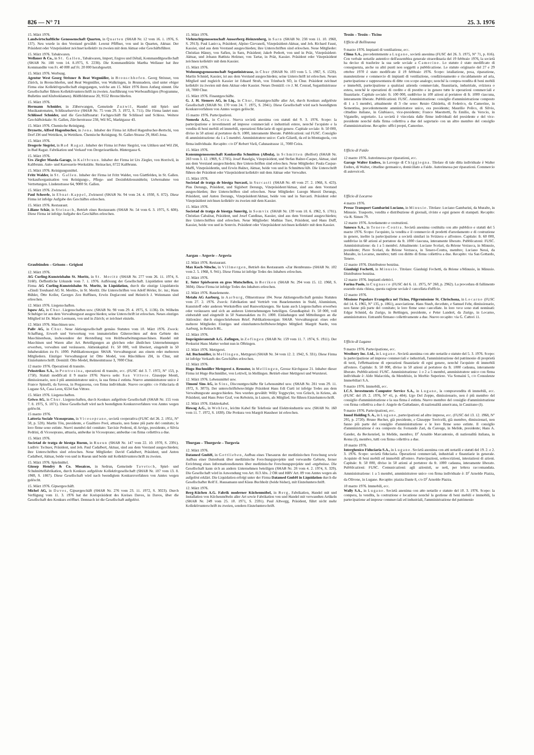826 — N° 71 25. 3. 1976
15. März 1976.
Landwirtschaftliche Genossenschaft Quarten, in Quarten (SHAB Nr. 12 vom 16. 1. 1976, S. 137). Neu wurde in den Vorstand gewählt: Lorenz Pfiffner, von und in Quarten, Aktuar. Der Präsident oder Vizepräsident zeichnet kollektiv zu zweien mit dem Aktuar oder Geschäftsführer.
15. März 1976. Tabakwaren.
Wellauer & Co., in St. Gallen, Tabakwaren, Import, Engros und Détail, Kommanditgesellschaft (SHAB Nr. 188 vom 14. 8.1975, S. 2238). Die Kommanditärin Martha Wellauer hat ihre Kommandite von Fr. 40 000 auf Fr. 20 000 herabgesetzt.
15. März 1976. Werbung.
Agentur West Georg Strixner & Beat Wegmüller, in Bronschhofen. Georg Strixner, von Zürich, in Bronschhofen, und Beat Wegmüller, von Walkringen, in Brunnadern, sind unter obiger Firma eine Kollektivgesellschaft eingegangen, welche am 15. März 1976 ihren Anfang nimmt. Die Gesellschafter führen Kollektivunterschrift zu zweien. Ausführung von Werbeaufträgen (Programme, Bulletins und Klubreklamen). Bildfeldstrasse 20, 9552 Bronschhofen.
15. März 1976.
Hermann Schnider, in Züberwangen, Gemeinde Zuzwil, Handel mit Spiel- und Musikautomaten, Schlüsselservice (SHAB Nr. 75 vom 29. 3. 1972, S. 711). Die Firma lautet nun: Schlüssel Schnider, und die Geschäftsnatur: Fachgeschäft für Schlüssel und Schloss. Weitere Geschäftslokale: St. Gallen, Zürcherstrasse 238, Wil SG, Marktgasse 43.
15. März 1976. Chemische Reinigung.
Drynette, Alfred Hagenbucher, in Jona. Inhaber der Firma ist Alfred Hagenbucher-Bertschi, von Dorf ZH und Wetzikon, in Wetzikon. Chemische Reinigung. St. Galler-Strasse 29, 8645 Jona.
15. März 1976.
Drogerie Siegrist, in Bad Ragaz. Inhaber der Firma ist Peter Siegrist, von Uitikon und Wil ZH, in Bad Ragaz. Fabrikation und Verkauf von Drogerieartikeln. Hintergasse 6.
15. März 1976.
Urs Ziegler Mazda-Garage, in Kaltbrunn. Inhaber der Firma ist Urs Ziegler, von Horriwil, in Kaltbrunn. Auto- und Karosserie-Werkstätte. Steinacker, 8722 Kaltbrunn.
15. März 1976. Reinigungsmittel.
Fritz Walder, in St. Gallen. Inhaber der Firma ist Fritz Walder, von Glattfelden, in St. Gallen. Verkaufsorganisation von Reinigungs-, Pflege- und Desinfektionsmitteln; Uebernahme von Vertretungen. Lindenstrasse 64, 9000 St. Gallen.
15. März 1976. Zwirnerei.
Paul Scheerle, in Ebnat-Kappel, Zwirnerei (SHAB Nr. 94 vom 24. 4. 1930, S. 872). Diese Firma ist infolge Aufgabe des Geschäftes erloschen.
15. März 1976. Restaurant.
Liliane Schär, in Steinach, Betrieb eines Restaurants (SHAB Nr. 54 vom 6. 3. 1975, S. 608). Diese Firma ist infolge Aufgabe des Geschäftes erloschen.
Graubünden – Grisons – Grigioni
12. März 1976.
AG Curling-Kunsteisbahn St. Moritz, in St. Moritz (SHAB Nr. 277 vom 26. 11. 1974, S. 3160). Oeffentliche Urkunde vom 7. 1. 1976. Auflösung der Gesellschaft. Liquidation unter der Firma AG Curling-Kunsteisbahn St. Moritz, in Liquidation, durch die einzige Liquidatorin «Zinsli Treuhand AG St. Moritz», in St. Moritz. Die Unterschriften von Adolf Hörler, lic. iur.; Hans Bühler, Otto Koller, Georges Zen Ruffinen, Erwin Degiacomi und Heinrich J. Weinmann sind erloschen.
12. März 1976. Liegenschaften.
Ispow AG, in Chur. Liegenschaften usw. (SHAB Nr. 98 vom 29. 4. 1975, S. 1136). Dr. Wilhelm Schubiger ist aus dem Verwaltungsrat ausgeschieden; seine Unterschrift ist erloschen. Neues einziges Mitglied ist Dr. Mario Leemann, von und in Zürich; er zeichnet einzeln.
12. März 1976. Maschinen usw.
Paliv AG, in Chur. Neue Aktiengesellschaft gemäss Statuten vom 10. März 1976. Zweck: Schaffung, Erwerb und Verwertung von immateriellen Güterrechten auf dem Gebiete des Maschinenbaus, insbesondere der Herstellung von Holzbearbeitungsmaschinen. Handel mit Maschinen und Waren aller Art. Beteiligungen an gleichen oder ähnlichen Unternehmungen erwerben, verwalten und veräussern. Aktienkapital: Fr. 50 000, voll liberiert, eingeteilt in 50 Inhaberaktien zu Fr. 1000. Publikationsorgan: SHAB. Verwaltungsrat: aus einem oder mehreren Mitgliedern. Einziger Verwaltungsrat ist Otto Model, von Rüschlikon ZH, in Chur, mit Einzelunterschrift. Domizil: Otto Model, Belmontstrasse 3, 7000 Chur.
12 marzo 1976. Operazioni di transito.
Pelostrikos S.A., in Pontresina, operazioni di transito, ecc. (FUSC del 3. 7. 1972, N° 153, p. 1750). Statuti modificati il 9 marzo 1976: Nuova sede: San Vittore. Giuseppe Monti, dimissionario, non è più amministratore unico, la sua firma è estinta. Nuovo amministratore unico è Franco Spinelli, da Savosa, in Pregassona, con firma individuale. Nuovo recapito: c/o Fiduciaria di Lugano SA, Casa Leon, 6534 San Vittore.
15. März 1976. Liegenschaften.
Griwo AG, in Chur. Liegenschaften, durch Konkurs aufgelöste Gesellschaft (SHAB Nr. 155 vom 7. 8. 1975, S. 1871). Diese Gesellschaft wird nach beendigtem Konkursverfahren von Amtes wegen gelöscht.
15 marzo 1976.
Latteria Sociale Vicosoprano, in Vicosoprano, società cooperativa (FUSC del 26. 2. 1951, N° 50, p. 528). Martin Tön, presidente, e Gualtiero Pool, attuario, non fanno più parte del comitato; le loro firme sono estinte. Nuovi membri del comitato: Tarcisio Pedroni, di Arvigo, presidente, e Silvia Pedrini, di Vicosoprano, attuaria, ambedue in Vicosoprano; ambedue con firma collettiva a due.
15. März 1976.
Societad de tratga de biestga Rueun, in Rueun (SHAB Nr. 147 vom 22. 10. 1970, S. 2391). Ludivic Tschuor, Präsident, und Joh. Paul Cadalbert, Aktuar, sind aus dem Vorstand ausgeschieden; ihre Unterschriften sind erloschen. Neue Mitglieder: David Cadalbert, Präsident, und Anton Cadalbert, Aktuar, beide von und in Rueun und beide mit Kollektivunterschrift zu zweien.
15. März 1976. Spielmittel.
Giusep Hendry & Co. Mosaicos, in Sedrun, Gemeinde Tavetsch, Spiel- und Schulmittelfabrikation, durch Konkurs aufgelöste Kollektivgesellschaft (SHAB Nr. 187 vom 13. 8. 1969, S. 1867). Diese Gesellschaft wird nach beendigtem Konkursverfahren von Amtes wegen gelöscht.
15. März 1976. Gipsergeschäft.
Michel AG, in Davos, Gipsergeschäft (SHAB Nr. 276 vom 23. 11. 1972, S. 3023). Durch Verfügung vom 11. 3. 1976 hat der Kreispräsident des Kreises Davos, in Davos, über die Gesellschaft den Konkurs eröffnet. Demnach ist die Gesellschaft aufgelöst.
15. März 1976.
Viehzuchtgenossenschaft Ausserberg-Heinzenberg, in Sarn (SHAB Nr. 238 vom 11. 10. 1960, S. 2913). Paul Lanicca, Präsident; Alpino Giovanoli, Vizepräsident-Aktuar, und Joh. Richard Faust, Kassier, sind aus dem Vorstand ausgeschieden; ihre Unterschriften sind erloschen. Neue Mitglieder: Christian Hänny, von Safien, in Sarn, Präsident; Jakob Pedrett, von und in Präz, Vizepräsident-Aktuar, und Johann Battista Holzner, von Tartar, in Präz, Kassier. Präsident oder Vizepräsident zeichnen kollektiv mit dem Kassier.
15. März 1976.
Wohnungsgenossenschaft Segantinistrasse, in Chur (SHAB Nr. 103 vom 5. 5. 1967, S. 1528). Martin Schmid, Kassier, ist aus dem Vorstand ausgeschieden; seine Unterschrift ist erloschen. Neues Mitglied und zugleich Kassier ist Eduard Strub, von Trimbach SO, in Chur. Präsident zeichnet kollektiv zu zweien mit dem Aktuar oder Kassier. Neues Domizil: c/o J. M. Conrad, Segantinistrasse 18, 7000 Chur.
15. März 1976. Finanzgeschäfte.
G. J. H. Siemers AG, in Liq., in Chur, Finanzgeschäfte aller Art, durch Konkurs aufgelöste Gesellschaft (SHAB Nr. 170 vom 24. 7. 1975, S. 2041). Diese Gesellschaft wird nach beendigtem Konkursverfahren von Amtes wegen gelöscht.
15 marzo 1976. Partecipazioni.
Nomeda A.G., in Coira. Nuova società anonima con statuti del 9. 3. 1976. Scopo: la partecipazione e investimenti ad imprese commerciali e industriali estere, nonché l'acquisto e la vendita di beni mobili ed immobili, operazioni fiduciarie di ogni genere. Capitale sociale: fr. 50 000, diviso in 50 azioni al portatore da fr. 1000, interamente liberate. Pubblicazioni: sul FUSC. Consiglio di amministrazione: da 1 a 5 membri. Amministratore unico: Carlo Gilardi, da ed in Montagnola, con firma individuale. Recapito: c/o D<sup>r</sup> Robert Vieli, Calunastrasse 11, 7000 Coira.
15. März 1976.
Konsumgenossenschaft Konkordia Schmitten (Albula), in Schmitten (Belfort) (SHAB Nr. 283 vom 3. 12. 1969, S. 2785). Josef Baselgia, Vizepräsident, und Stefan Balzer-Casper, Aktuar, sind aus dem Vorstand ausgeschieden; ihre Unterschriften sind erloschen. Neue Mitglieder: Paula Caspar-Maffi, Vizepräsidentin, und Erwin Balzer, Aktuar, beide von und in Schmitten/Alb. Die Unterschrift führen der Präsident oder Vizepräsident kollektiv mit dem Aktuar oder Verwalter.
15. März 1976.
Societad de tratga de biestga Surcasti, in Surcasti (SHAB Nr. 48 vom 27. 2. 1968, S. 423). Pius Derungs, Präsident, und Sigisbert Derungs, Vizepräsident/Aktuar, sind aus dem Vorstand ausgeschieden; ihre Unterschriften sind erloschen. Neue Mitglieder: Luregn Murezi Derungs, Präsident, und Anton Derungs, Vizepräsident/Aktuar, beide von und in Surcasti. Präsident oder Vizepräsident zeichnen kollektiv zu zweien mit dem Kassier.
15. März 1976.
Societad de tratga de biestga Sumvitg, in Somvix (SHAB Nr. 139 vom 18. 6. 1962, S. 1781). Christian Cabalzar, Präsident, und Josef Candinas, Kassier, sind aus dem Vorstand ausgeschieden; ihre Unterschriften sind erloschen. Neue Mitglieder: Mathias Tuor, Präsident, und Hans Duff, Kassier, beide von und in Somvix. Präsident oder Vizepräsident zeichnen kollektiv mit dem Kassier.
Aargau – Argovie – Argovia
12. März 1976. Restaurant.
Max Koch-Nitsche, in Villmergen, Betrieb des Restaurants «Zur Hembrunn» (SHAB Nr. 102 vom 2. 5. 1968, S. 941). Diese Firma ist infolge Todes des Inhabers erloschen.
12. März 1976.
E. Suter Spielwaren en gros Mutschellen, in Berikon (SHAB Nr. 294 vom 15. 12. 1960, S. 3604). Diese Firma ist infolge Todes des Inhabers erloschen.
12. März 1976. Bauelemente.
Metalu AG Aarburg, in Aarburg, Oltnerstrasse 104. Neue Aktiengesellschaft gemäss Statuten vom 27. 2. 1976. Zweck: Fabrikation und Vertrieb von Bauelementen in Stahl, Aluminium, Kunststoff oder anderen Werkstoffen und Bauwerkzeugen. Sie kann auch Liegenschaften erwerben oder veräussern und sich an anderen Unternehmungen beteiligen. Grundkapital: Fr. 50 000, voll einbezahlt und eingeteilt in 50 Namenaktien zu Fr. 1000. Einladungen und Mitteilungen an die Aktionäre: durch eingeschriebenen Brief. Publikationsorgan: SHAB. Verwaltungsrat: eines oder mehrere Mitglieder. Einziges und einzelunterschriftsberechtigtes Mitglied: Margrit Nardo, von Aarburg, in Reinach BL.
12. März 1976.
Imprägnieranstalt A.G. Zofingen, in Zofingen (SHAB Nr. 159 vom 11. 7. 1974, S. 1911). Der Prokurist Hans Matter wohnt nun in Oftringen.
12. März 1976. Metzgerei.
Ad. Buchmüller, in Mellingen, Metzgerei (SHAB Nr. 34 vom 12. 2. 1942, S. 331). Diese Firma ist infolge Verkaufs des Geschäftes erloschen.
12. März 1976.
Hugo Buchmüller Metzgerei z. Reusstor, in Mellingen, Grosse Kirchgasse 21. Inhaber dieser Firma ist Hugo Buchmüller, von Lotzwil, in Mellingen. Betrieb einer Metzgerei und Wursterei.
12. März 1976. Lebensmittel usw.
Timoné Sins AG, in Sins, Discountgeschäfte für Lebensmittel usw. (SHAB Nr. 281 vom 29. 11. 1972, S. 3073). Der unterschriftsberechtigte Präsident Hans Edi Curti ist infolge Todes aus dem Verwaltungsrate ausgeschieden. Neu wurden gewählt: Willy Toggwyler, von Grüsch, in Kriens, als Präsident, und Hans Peter Graf, von Rebstein, in Luzern, als Mitglied. Sie führen Einzelunterschrift.
12. März 1976. Elektrokabel.
Howag A.G., in Wohlen, leichte Kabel für Telefonie und Elektroindustrie usw. (SHAB Nr. 160 vom 11. 7. 1972, S. 1830). Die Prokura von Margrit Hausheer ist erloschen.
Thurgau – Thurgovie – Turgovia
12. März 1976.
Datamed GmbH, in Gottlieben, Aufbau eines Thesaurus der medizinischen Forschung sowie Aufbau einer Datenbank über medizinische Forschungsprojekte und verwandte Gebiete, ferner Errichtung eines Informationsdienstes über medizinische Forschungsprojekte und -ergebnisse. Die Gesellschaft kann sich an andern Unternehmen beteiligen (SHAB Nr. 28 vom 4. 2. 1974, S. 329). Die Gesellschaft wird in Anwendung von Art. 813 Abs. 2 OR und HRV Art. 89 von Amtes wegen als aufgelöst erklärt. Die Liquidation erfolgt unter der Firma Datamed GmbH in Liquidation durch die Gesellschafter Rolf E. Hausamann und Klaus Buchholz (beide bisher), mit Einzelunterschrift.
12. März 1976.
Berg-Küchen A.G. Fabrik moderner Küchenmöbel, in Berg, Fabrikation, Handel mit und Installation von Küchenmöbeln aller Art sowie Fabrikation von und Handel mit verwandten Artikeln (SHAB Nr. 249 vom 25. 10. 1971, S. 2591). Paul Altwegg, Präsident, führt nicht mehr Kollektivunterschrift zu zweien, sondern Einzelunterschrift.
Tessin – Tessin – Ticino
Ufficio di Bellinzona
9 marzo 1976. Impianti di ventilazione, ecc.
Clima S.A., precedentemente a Lugano, società anonima (FUSC del 26. 3. 1975, N° 71, p. 816). Con verbale notarile autentico dell'assemblea generale straordinaria del 19 febbraio 1976, la società ha deciso di trasferire la sua sede sociale a Camorino. Lo statuto è stato modificato di conseguenza, anche su altri punti non soggetti a pubblicazione. Lo statuto originario del 27 e 29 ottobre 1970 è stato modificato il 19 febbraio 1976. Scopo: istallazione, posa, riparazione, manutenzione e commercio di impianti di ventilazione, condizionamento e riscaldamento ad aria, partecipazione e rappresentanza di ditte con scopo analogo; nonché la compra-vendita di beni mobili e immobili, partecipazione a qualsiasi azienda commerciale, finanziaria, industriale, svizzera o estera, nonché le operazioni di credito e di prestito e in genere tutte le operazioni commerciali e finanziarie. Capitale sociale: fr. 100 000, suddiviso in 100 azioni al portatore di fr. 1000 ciascuna, interamente liberate. Pubblicazioni: FUSC. Amministrazione: consiglio d'amministrazione composto di 1 a 5 membri, attualmente di 3 che sono: Renzo Ghisletta, di Federico, da Camorino, in Sementina, precedentemente amministratore unico, ora presidente; Maurilio Polico, di Silvio, cittadino italiano, in Giubiasco, vice-presidente; Franco Maestretti, fu Emilio, da Verscio, in Viganello, segretario. La società è vincolata dalle firme individuali del presidente e del vice-presidente nonché dalla firma collettiva a due del segretario con un altro membro del consiglio d'amministrazione. Recapito: uffici propri, Camorino.
Ufficio di Faido
12 marzo 1976. Autorimessa per riparazioni, ecc.
Garage Walter Endres, in Lavorgo di Chiggiogna. Titolare di tale ditta individuale è Walter Endres, di Walter, cittadino germanico, domiciliato a Faido. Autorimessa per riparazioni. Commercio di autoveicoli.
Ufficio di Locarno
4 marzo 1976.
Presse Transport Gambarini Luciano, in Minusio. Titolare: Luciano Gambarini, da Muralto, in Minusio. Trasporto, vendita e distribuzione di giornali, riviste e ogni genere di stampati. Recapito: via R. Simen 79.
12 marzo 1976. Arredamento e costruzioni.
Sanesco S.A., in Tenero-Contra. Società anonima costituita con atto pubblico e statuti del 5 marzo 1976. Scopo: l'acquisto, la vendita e il commercio di prodotti d'arredamento e di costruzione in genere, inoltre la partecipazione a società similari in Svizzera e all'estero. Capitale: fr. 60 000, suddiviso in 60 azioni al portatore da fr. 1000 ciascuna, interamente liberato. Pubblicazoni: FUSC. Amministrazione: da 1 a 5 membri. Attualmente: Luciano Scolari, da Brione Verzasca, in Minusio, presidente; Piero Scolari, da Brione Verzasca, in Tenero-Contra, membro; Luciano Nessi, da Muralto, in Locarno, membro; tutti con diritto di firma collettiva a due. Recapito: via San Gottardo, Tenero.
12 marzo 1976. Distributore benzina.
Gianluigi Fochetti, in Minusio. Titolare: Gianluigi Fochetti, da Brione s/Minusio, in Minusio. Distributore benzina.
12 marzo 1976. Impianti elettrici.
Farina Paolo, in Cugnasco (FUSC del 6. 11. 1975, N° 260, p. 2962). La procedura di fallimento essendo stata chiusa, questa ragione sociale è cancellata d'ufficio.
12 marzo 1976.
Missione Popolare Evangelica nel Ticino, Pilgermissione St. Chrischona, in Locarno (FUSC del 14. 6. 1965, N° 135, p. 1861), associazione. Hans Staub, deceduto, e Samuel Fehr, dimissionario, non fanno più parte del comitato; le loro firme sono cancellate. In loro vece sono stati nominati: Edgar Schmid, da Zurigo, in Bettingen, presidente, e Peter Landert, da Zurigo, in Locarno, amministratore. Entrambi firmano collettivamente a due. Nuovo recapito: via G. Cattori 11.
Ufficio di Lugano
9 marzo 1976. Partecipazione, ecc.
Westhury Inc. Ltd., in Lugano. Società anonima con atto notarile e statuto del 5. 3. 1976. Scopo: la partecipazione ad imprese commerciali e industriali, l'amministrazione del patrimonio di proprietà di terzi, l'effettuazione di operazioni finanziarie di ogni genere, nonché l'acquisto di immobili all'estero. Capitale: fr. 50 000, diviso in 50 azioni al portatore da fr. 1000 cadauna, interamente liberato. Pubblicazioni: FUSC. Amministrazione: 1 o 2 a 5 membri, amministratore unico con firma individuale è: Aldo Malacrida, da Mendrisio, in Morbio Superiore. Via Somaini 5, c/o Consulenze Immobiliari S.A.
9 marzo 1976. Immobili, ecc.
I.C.S. Investments Computer Service S.A., in Lugano, la compravendita di immobili, ecc. (FUSC del 19. 2. 1976, N° 41, p. 484). Ugo Del Zoppo, dimissionario, non è più membro del consiglio d'amministrazione e la sua firma è estinta. Nuovo membro del consiglio d'amministrazione con firma collettiva a due è: Angelo de Guttadauro, di nazionalità americana, in Cauzzano (I).
9 marzo 1976. Partecipazioni, ecc.
Insud Holding S. A., in Lugano, partecipazioni ad altre imprese, ecc. (FUSC del 13. 12. 1968, N° 295, p. 2720). Bruno Bucher, già presidente, e Giuseppe Torricelli, già membro, dimissionari, non fanno più parte del consiglio d'amministrazione e le loro firme sono estinte. Il consiglio d'amministrazione è ora composto da: Fernando Zari, da Carouge, in Melide, presidente; Hans A. Gander, da Beckenried, in Melide, membro; D<sup>r</sup> Arnaldo Marcantonio, di nazionalità italiana, in Roma (I), membro, tutti con firma collettiva a due.
10 marzo 1976.
Interghenico Fiduciaria S.A., in Lugano. Società anonima con atti notarili e statuti del 19. 2. e 2. 3. 1976. Scopo: società fiduciaria. Operazioni commerciali, industriali e finanziarie in generale. Acquisto di beni mobili ed immobili all'estero. Partecipazioni, sottoscrizioni, intestazioni di azioni. Capitale: fr. 50 000, diviso in 50 azioni al portatore da fr. 1000 cadauna, interamente liberato. Pubblicazioni: FUSC. Comunicazioni: agli azionisti, se noti, per lettera raccomandata. Amministrazione: 1 a 5 membri, amministratore unico con firma individuale è: D<sup>r</sup> Arnoldo Piazza, da Olivone, in Lugano. Recapito: piazza Dante 8, c/o D<sup>r</sup> Arnoldo Piazza.
10 marzo 1976. Immobili, ecc.
Wally S.A., in Lugano. Società anonima con atto notarile e statuto del 10. 3. 1976. Scopo: la compera, la vendita, la costruzione e locazione nonché la gestione di beni mobili e immobili, la partecipazione ad imprese commerciali ed industriali, l'amministrazione del patrimonio